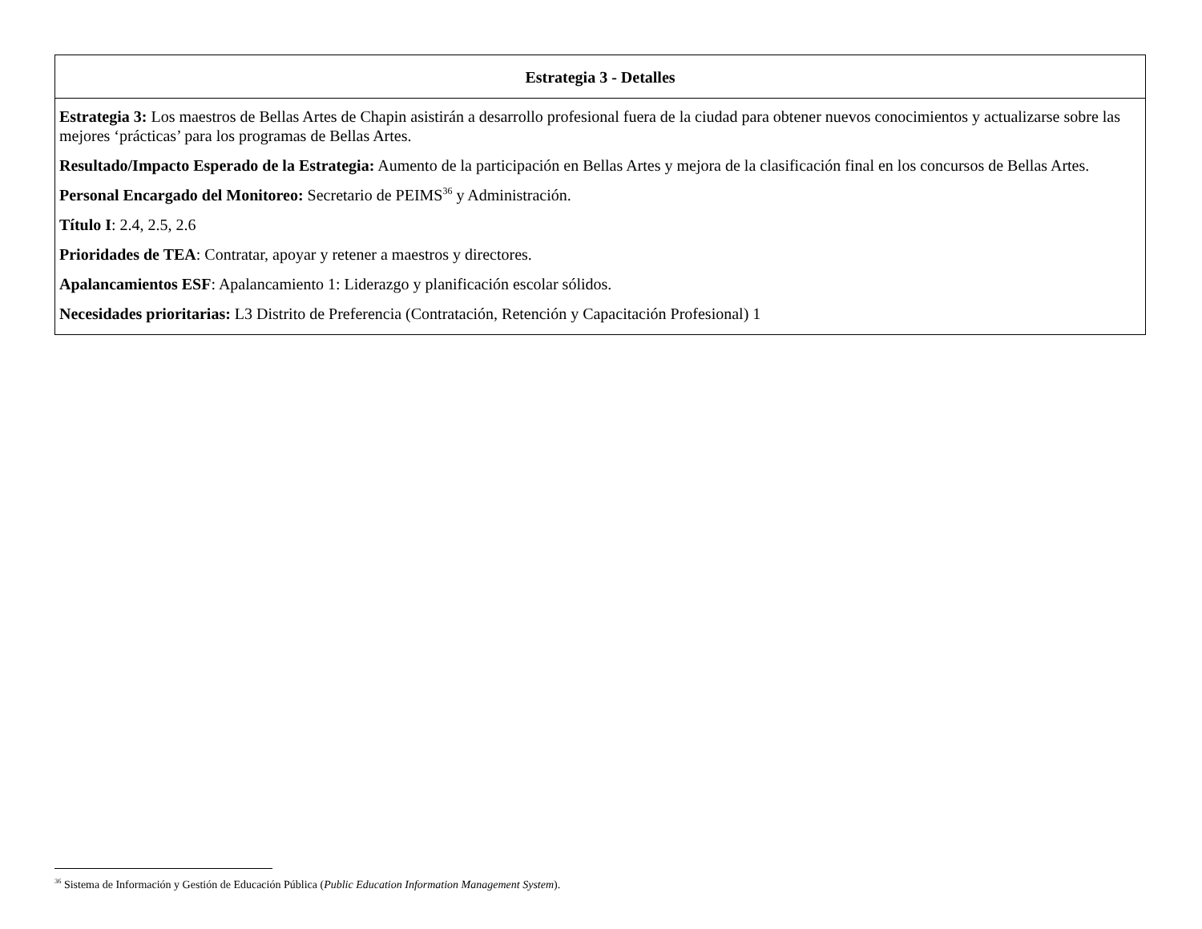| Estrategia 3 - Detalles |
| --- |
| Estrategia 3: Los maestros de Bellas Artes de Chapin asistirán a desarrollo profesional fuera de la ciudad para obtener nuevos conocimientos y actualizarse sobre las mejores ‘prácticas’ para los programas de Bellas Artes. Resultado/Impacto Esperado de la Estrategia: Aumento de la participación en Bellas Artes y mejora de la clasificación final en los concursos de Bellas Artes. Personal Encargado del Monitoreo: Secretario de PEIMS<sup>36</sup> y Administración. Título I : 2.4, 2.5, 2.6 Prioridades de TEA : Contratar, apoyar y retener a maestros y directores. Apalancamientos ESF : Apalancamiento 1: Liderazgo y planificación escolar sólidos. Necesidades prioritarias: L3 Distrito de Preferencia (Contratación, Retención y Capacitación Profesional) 1 |
<sup>36</sup> Sistema de Información y Gestión de Educación Pública (Public Education Information Management System).